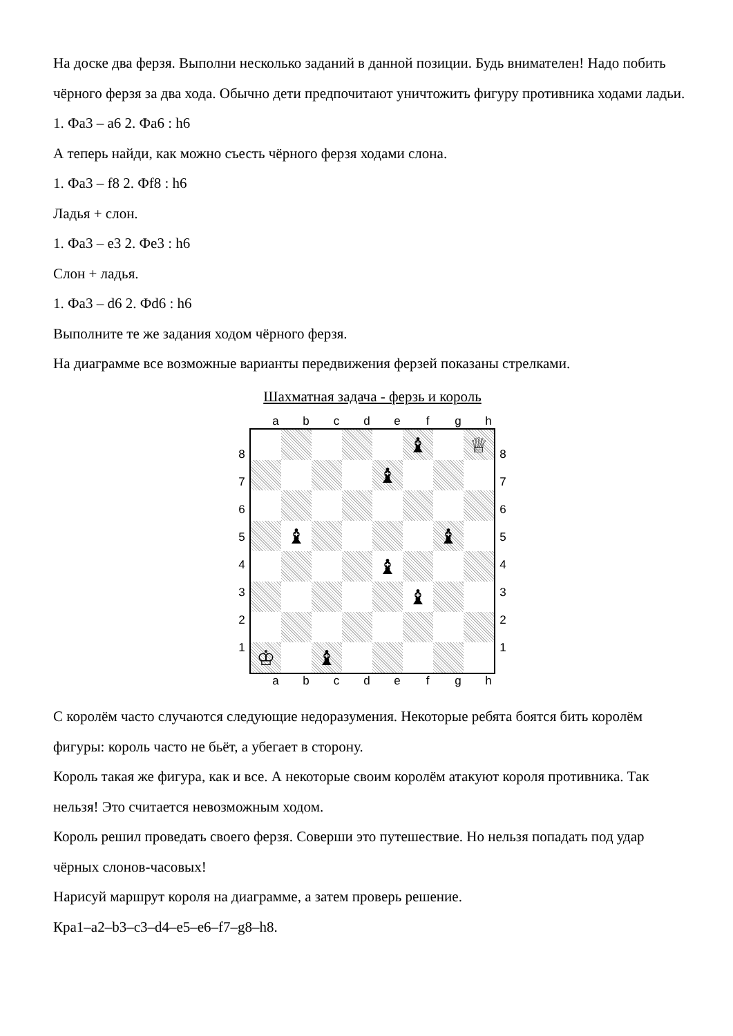На доске два ферзя. Выполни несколько заданий в данной позиции. Будь внимателен! Надо побить чёрного ферзя за два хода. Обычно дети предпочитают уничтожить фигуру противника ходами ладьи.
1. Фа3 – а6 2. Фа6 : h6
А теперь найди, как можно съесть чёрного ферзя ходами слона.
1. Фа3 – f8 2. Фf8 : h6
Ладья + слон.
1. Фа3 – е3 2. Фе3 : h6
Слон + ладья.
1. Фа3 – d6 2. Фd6 : h6
Выполните те же задания ходом чёрного ферзя.
На диаграмме все возможные варианты передвижения ферзей показаны стрелками.
Шахматная задача - ферзь и король
abcdefgh
8
7
6
5
4
3
2
1
♝
♕
♝
♝
♝
♝
♝
♔
♝
8
7
6
5
4
3
2
1
abcdefgh
С королём часто случаются следующие недоразумения. Некоторые ребята боятся бить королём фигуры: король часто не бьёт, а убегает в сторону.
Король такая же фигура, как и все. А некоторые своим королём атакуют короля противника. Так нельзя! Это считается невозможным ходом.
Король решил проведать своего ферзя. Соверши это путешествие. Но нельзя попадать под удар чёрных слонов-часовых!
Нарисуй маршрут короля на диаграмме, а затем проверь решение.
Кра1–а2–b3–c3–d4–e5–e6–f7–g8–h8.